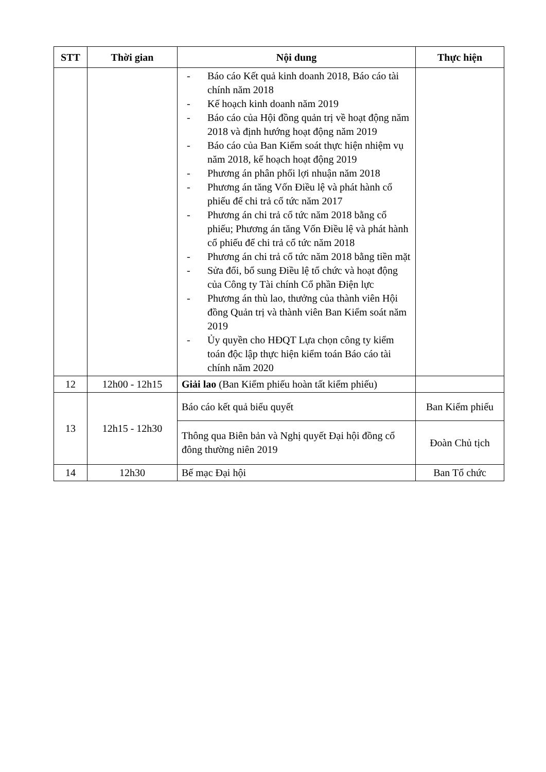| STT | Thời gian | Nội dung | Thực hiện |
| --- | --- | --- | --- |
| | | - Báo cáo Kết quả kinh doanh 2018, Báo cáo tài chính năm 2018 - Kế hoạch kinh doanh năm 2019 - Báo cáo của Hội đồng quản trị về hoạt động năm 2018 và định hướng hoạt động năm 2019 - Báo cáo của Ban Kiểm soát thực hiện nhiệm vụ năm 2018, kế hoạch hoạt động 2019 - Phương án phân phối lợi nhuận năm 2018 - Phương án tăng Vốn Điều lệ và phát hành cổ phiếu để chi trả cổ tức năm 2017 - Phương án chi trả cổ tức năm 2018 bằng cổ phiếu; Phương án tăng Vốn Điều lệ và phát hành cổ phiếu để chi trả cổ tức năm 2018 - Phương án chi trả cổ tức năm 2018 bằng tiền mặt - Sửa đổi, bổ sung Điều lệ tổ chức và hoạt động của Công ty Tài chính Cổ phần Điện lực - Phương án thù lao, thưởng của thành viên Hội đồng Quản trị và thành viên Ban Kiểm soát năm 2019 - Ủy quyền cho HĐQT Lựa chọn công ty kiểm toán độc lập thực hiện kiểm toán Báo cáo tài chính năm 2020 | |
| 12 | 12h00 - 12h15 | Giải lao (Ban Kiểm phiếu hoàn tất kiểm phiếu) | |
| 13 | 12h15 - 12h30 | Báo cáo kết quả biểu quyết | Ban Kiểm phiếu |
| | | Thông qua Biên bản và Nghị quyết Đại hội đồng cổ đông thường niên 2019 | Đoàn Chủ tịch |
| 14 | 12h30 | Bế mạc Đại hội | Ban Tổ chức |